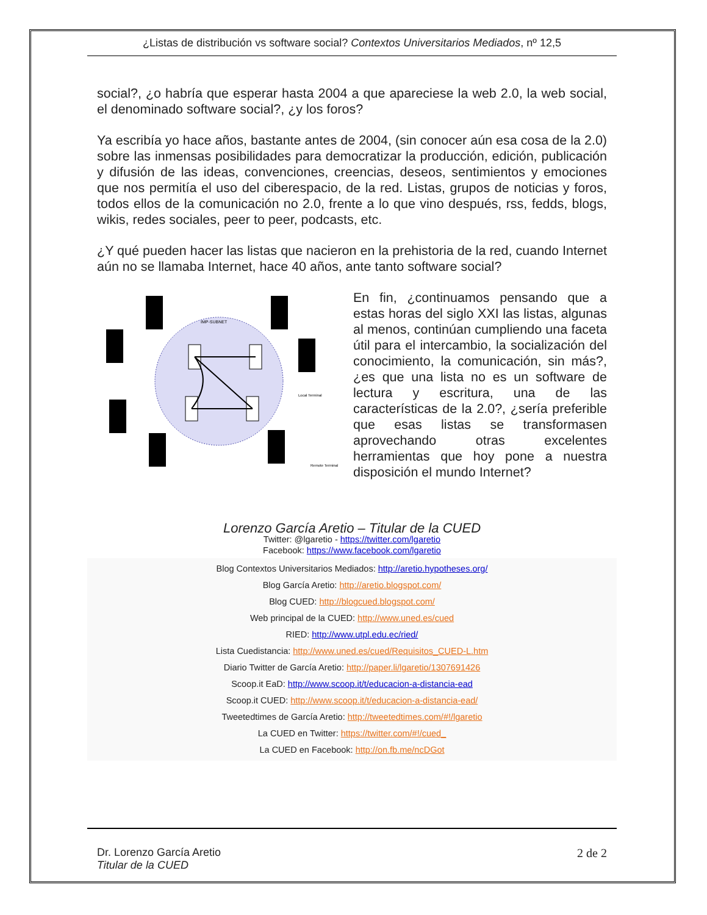¿Listas de distribución vs software social? Contextos Universitarios Mediados, nº 12,5
social?, ¿o habría que esperar hasta 2004 a que apareciese la web 2.0, la web social, el denominado software social?, ¿y los foros?
Ya escribía yo hace años, bastante antes de 2004, (sin conocer aún esa cosa de la 2.0) sobre las inmensas posibilidades para democratizar la producción, edición, publicación y difusión de las ideas, convenciones, creencias, deseos, sentimientos y emociones que nos permitía el uso del ciberespacio, de la red. Listas, grupos de noticias y foros, todos ellos de la comunicación no 2.0, frente a lo que vino después, rss, fedds, blogs, wikis, redes sociales, peer to peer, podcasts, etc.
¿Y qué pueden hacer las listas que nacieron en la prehistoria de la red, cuando Internet aún no se llamaba Internet, hace 40 años, ante tanto software social?
IMP-SUBNET
Local Terminal
Remote Terminal
En fin, ¿continuamos pensando que a estas horas del siglo XXI las listas, algunas al menos, continúan cumpliendo una faceta útil para el intercambio, la socialización del conocimiento, la comunicación, sin más?, ¿es que una lista no es un software de lectura y escritura, una de las características de la 2.0?, ¿sería preferible que esas listas se transformasen aprovechando otras excelentes herramientas que hoy pone a nuestra disposición el mundo Internet?
Lorenzo García Aretio – Titular de la CUED
Twitter: @lgaretio - https://twitter.com/lgaretio
Facebook: https://www.facebook.com/lgaretio
Blog Contextos Universitarios Mediados: http://aretio.hypotheses.org/
Blog García Aretio: http://aretio.blogspot.com/
Blog CUED: http://blogcued.blogspot.com/
Web principal de la CUED: http://www.uned.es/cued
RIED: http://www.utpl.edu.ec/ried/
Lista Cuedistancia: http://www.uned.es/cued/Requisitos_CUED-L.htm
Diario Twitter de García Aretio: http://paper.li/lgaretio/1307691426
Scoop.it EaD: http://www.scoop.it/t/educacion-a-distancia-ead
Scoop.it CUED: http://www.scoop.it/t/educacion-a-distancia-ead/
Tweetedtimes de García Aretio: http://tweetedtimes.com/#!/lgaretio
La CUED en Twitter: https://twitter.com/#!/cued_
La CUED en Facebook: http://on.fb.me/ncDGot
Dr. Lorenzo García Aretio
Titular de la CUED
2 de 2